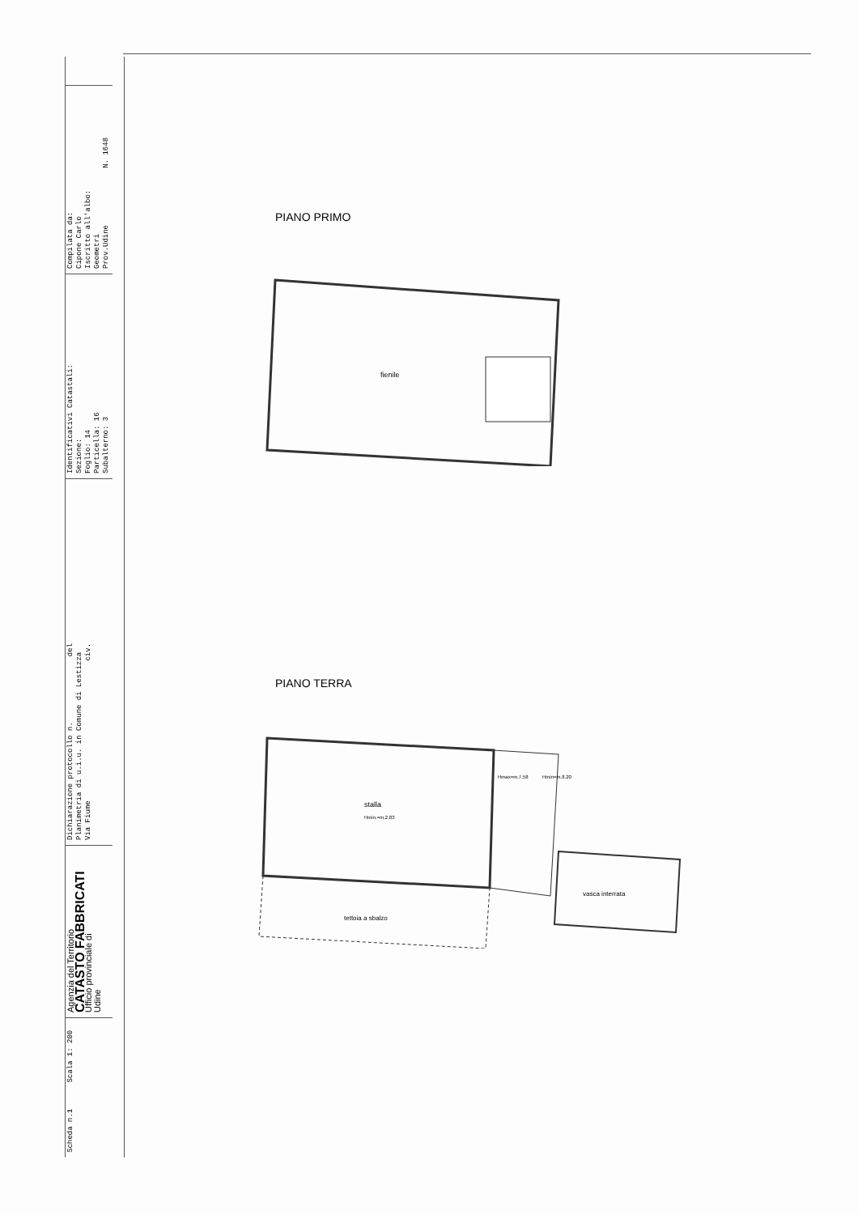Scheda n.1 Scala 1: 200
Agenzia del Territorio
CATASTO FABBRICATI
Ufficio provinciale di
Udine
Dichiarazione protocollo n. del
Planimetria di u.i.u. in Comune di Lestizza
Via Fiume civ.
Identificativi Catastali:
Sezione:
Foglio: 14
Particella: 16
Subalterno: 3
Compilata da:
Cipone Carlo
Iscritto all'albo:
Geometri
Prov.Udine N. 1648
PIANO PRIMO
fienile
PIANO TERRA
stalla
Hmin.=m.2.83
Hmax=m.7.58
Hmin=m.8.20
vasca interrata
tettoia a sbalzo